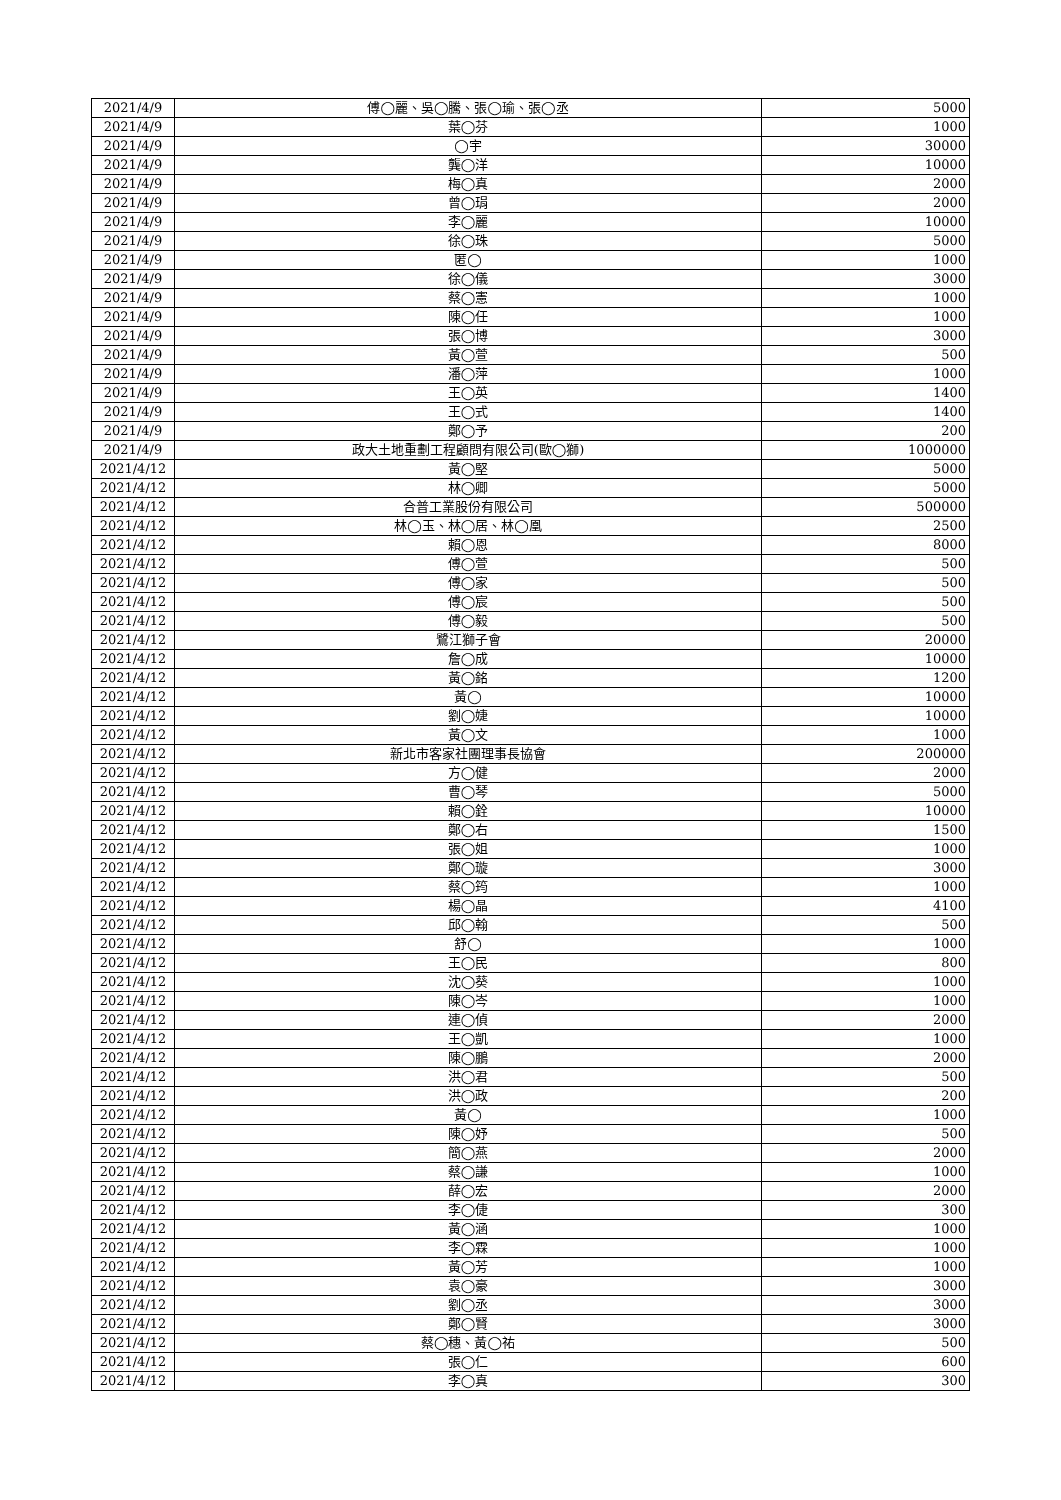| 2021/4/9 | 傅◯麗、吳◯騰、張◯瑜、張◯丞 | 5000 |
| 2021/4/9 | 葉◯芬 | 1000 |
| 2021/4/9 | ◯宇 | 30000 |
| 2021/4/9 | 龔◯洋 | 10000 |
| 2021/4/9 | 梅◯真 | 2000 |
| 2021/4/9 | 曾◯琄 | 2000 |
| 2021/4/9 | 李◯麗 | 10000 |
| 2021/4/9 | 徐◯珠 | 5000 |
| 2021/4/9 | 匿◯ | 1000 |
| 2021/4/9 | 徐◯儀 | 3000 |
| 2021/4/9 | 蔡◯憲 | 1000 |
| 2021/4/9 | 陳◯任 | 1000 |
| 2021/4/9 | 張◯博 | 3000 |
| 2021/4/9 | 黃◯萱 | 500 |
| 2021/4/9 | 潘◯萍 | 1000 |
| 2021/4/9 | 王◯英 | 1400 |
| 2021/4/9 | 王◯式 | 1400 |
| 2021/4/9 | 鄭◯予 | 200 |
| 2021/4/9 | 政大土地重劃工程顧問有限公司(歐◯獅) | 1000000 |
| 2021/4/12 | 黃◯堅 | 5000 |
| 2021/4/12 | 林◯卿 | 5000 |
| 2021/4/12 | 合普工業股份有限公司 | 500000 |
| 2021/4/12 | 林◯玉、林◯居、林◯凰 | 2500 |
| 2021/4/12 | 賴◯恩 | 8000 |
| 2021/4/12 | 傅◯萱 | 500 |
| 2021/4/12 | 傅◯家 | 500 |
| 2021/4/12 | 傅◯宸 | 500 |
| 2021/4/12 | 傅◯毅 | 500 |
| 2021/4/12 | 鷺江獅子會 | 20000 |
| 2021/4/12 | 詹◯成 | 10000 |
| 2021/4/12 | 黃◯銘 | 1200 |
| 2021/4/12 | 黃◯ | 10000 |
| 2021/4/12 | 劉◯婕 | 10000 |
| 2021/4/12 | 黃◯文 | 1000 |
| 2021/4/12 | 新北市客家社團理事長協會 | 200000 |
| 2021/4/12 | 方◯健 | 2000 |
| 2021/4/12 | 曹◯琴 | 5000 |
| 2021/4/12 | 賴◯銓 | 10000 |
| 2021/4/12 | 鄭◯右 | 1500 |
| 2021/4/12 | 張◯姐 | 1000 |
| 2021/4/12 | 鄭◯璇 | 3000 |
| 2021/4/12 | 蔡◯筠 | 1000 |
| 2021/4/12 | 楊◯晶 | 4100 |
| 2021/4/12 | 邱◯翰 | 500 |
| 2021/4/12 | 舒◯ | 1000 |
| 2021/4/12 | 王◯民 | 800 |
| 2021/4/12 | 沈◯葵 | 1000 |
| 2021/4/12 | 陳◯岑 | 1000 |
| 2021/4/12 | 連◯偵 | 2000 |
| 2021/4/12 | 王◯凱 | 1000 |
| 2021/4/12 | 陳◯鵬 | 2000 |
| 2021/4/12 | 洪◯君 | 500 |
| 2021/4/12 | 洪◯政 | 200 |
| 2021/4/12 | 黃◯ | 1000 |
| 2021/4/12 | 陳◯妤 | 500 |
| 2021/4/12 | 簡◯燕 | 2000 |
| 2021/4/12 | 蔡◯謙 | 1000 |
| 2021/4/12 | 薛◯宏 | 2000 |
| 2021/4/12 | 李◯倢 | 300 |
| 2021/4/12 | 黃◯涵 | 1000 |
| 2021/4/12 | 李◯霖 | 1000 |
| 2021/4/12 | 黃◯芳 | 1000 |
| 2021/4/12 | 袁◯豪 | 3000 |
| 2021/4/12 | 劉◯丞 | 3000 |
| 2021/4/12 | 鄭◯賢 | 3000 |
| 2021/4/12 | 蔡◯穗、黃◯祐 | 500 |
| 2021/4/12 | 張◯仁 | 600 |
| 2021/4/12 | 李◯真 | 300 |